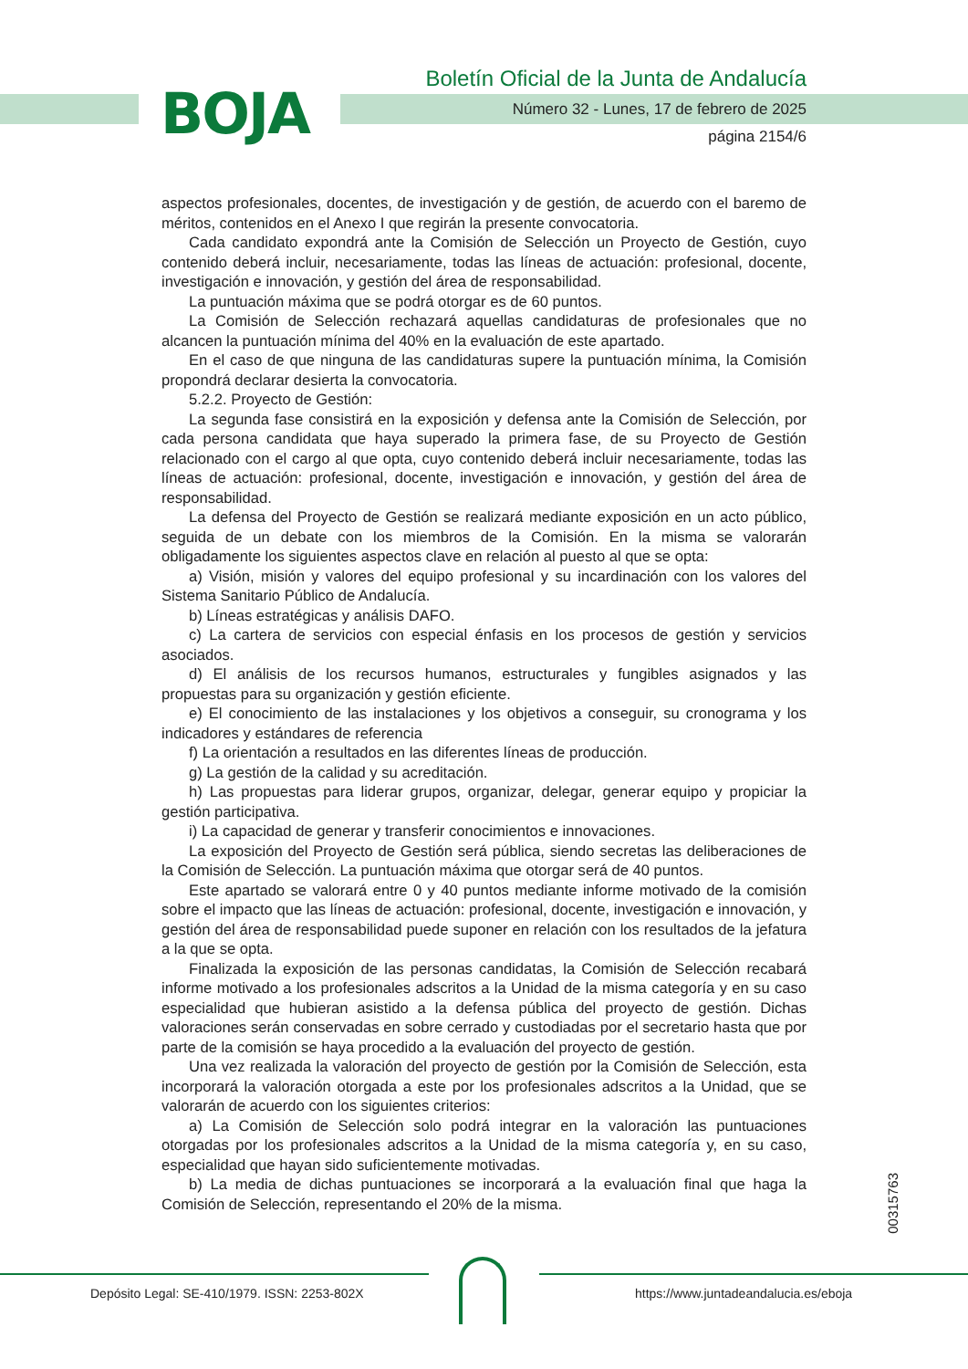BOJA
Boletín Oficial de la Junta de Andalucía
Número 32 - Lunes, 17 de febrero de 2025
página 2154/6
aspectos profesionales, docentes, de investigación y de gestión, de acuerdo con el baremo de méritos, contenidos en el Anexo I que regirán la presente convocatoria.
Cada candidato expondrá ante la Comisión de Selección un Proyecto de Gestión, cuyo contenido deberá incluir, necesariamente, todas las líneas de actuación: profesional, docente, investigación e innovación, y gestión del área de responsabilidad.
La puntuación máxima que se podrá otorgar es de 60 puntos.
La Comisión de Selección rechazará aquellas candidaturas de profesionales que no alcancen la puntuación mínima del 40% en la evaluación de este apartado.
En el caso de que ninguna de las candidaturas supere la puntuación mínima, la Comisión propondrá declarar desierta la convocatoria.
5.2.2. Proyecto de Gestión:
La segunda fase consistirá en la exposición y defensa ante la Comisión de Selección, por cada persona candidata que haya superado la primera fase, de su Proyecto de Gestión relacionado con el cargo al que opta, cuyo contenido deberá incluir necesariamente, todas las líneas de actuación: profesional, docente, investigación e innovación, y gestión del área de responsabilidad.
La defensa del Proyecto de Gestión se realizará mediante exposición en un acto público, seguida de un debate con los miembros de la Comisión. En la misma se valorarán obligadamente los siguientes aspectos clave en relación al puesto al que se opta:
a) Visión, misión y valores del equipo profesional y su incardinación con los valores del Sistema Sanitario Público de Andalucía.
b) Líneas estratégicas y análisis DAFO.
c) La cartera de servicios con especial énfasis en los procesos de gestión y servicios asociados.
d) El análisis de los recursos humanos, estructurales y fungibles asignados y las propuestas para su organización y gestión eficiente.
e) El conocimiento de las instalaciones y los objetivos a conseguir, su cronograma y los indicadores y estándares de referencia
f) La orientación a resultados en las diferentes líneas de producción.
g) La gestión de la calidad y su acreditación.
h) Las propuestas para liderar grupos, organizar, delegar, generar equipo y propiciar la gestión participativa.
i) La capacidad de generar y transferir conocimientos e innovaciones.
La exposición del Proyecto de Gestión será pública, siendo secretas las deliberaciones de la Comisión de Selección. La puntuación máxima que otorgar será de 40 puntos.
Este apartado se valorará entre 0 y 40 puntos mediante informe motivado de la comisión sobre el impacto que las líneas de actuación: profesional, docente, investigación e innovación, y gestión del área de responsabilidad puede suponer en relación con los resultados de la jefatura a la que se opta.
Finalizada la exposición de las personas candidatas, la Comisión de Selección recabará informe motivado a los profesionales adscritos a la Unidad de la misma categoría y en su caso especialidad que hubieran asistido a la defensa pública del proyecto de gestión. Dichas valoraciones serán conservadas en sobre cerrado y custodiadas por el secretario hasta que por parte de la comisión se haya procedido a la evaluación del proyecto de gestión.
Una vez realizada la valoración del proyecto de gestión por la Comisión de Selección, esta incorporará la valoración otorgada a este por los profesionales adscritos a la Unidad, que se valorarán de acuerdo con los siguientes criterios:
a) La Comisión de Selección solo podrá integrar en la valoración las puntuaciones otorgadas por los profesionales adscritos a la Unidad de la misma categoría y, en su caso, especialidad que hayan sido suficientemente motivadas.
b) La media de dichas puntuaciones se incorporará a la evaluación final que haga la Comisión de Selección, representando el 20% de la misma.
00315763
Depósito Legal: SE-410/1979. ISSN: 2253-802X
https://www.juntadeandalucia.es/eboja